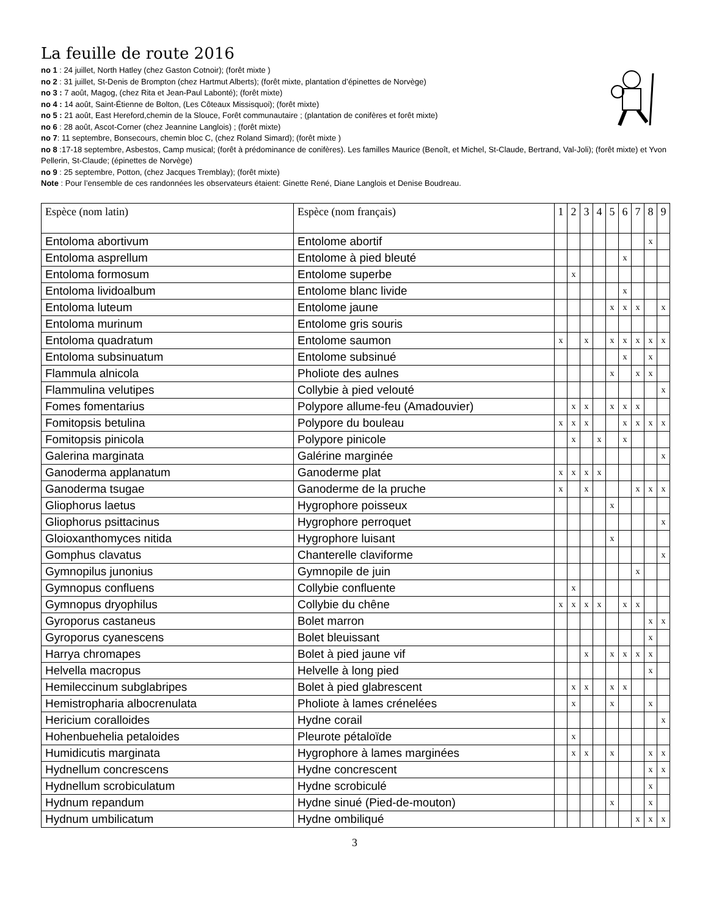La feuille de route 2016
no 1 : 24 juillet, North Hatley (chez Gaston Cotnoir); (forêt mixte )
no 2 : 31 juillet, St-Denis de Brompton (chez Hartmut Alberts); (forêt mixte, plantation d’épinettes de Norvège)
no 3 : 7 août, Magog, (chez Rita et Jean-Paul Labonté); (forêt mixte)
no 4 : 14 août, Saint-Étienne de Bolton, (Les Côteaux Missisquoi); (forêt mixte)
no 5 : 21 août, East Hereford,chemin de la Slouce, Forêt communautaire ; (plantation de conifères et forêt mixte)
no 6 : 28 août, Ascot-Corner (chez Jeannine Langlois) ; (forêt mixte)
no 7: 11 septembre, Bonsecours, chemin bloc C, (chez Roland Simard); (forêt mixte )
no 8 :17-18 septembre, Asbestos, Camp musical; (forêt à prédominance de conifères). Les familles Maurice (Benoît, et Michel, St-Claude, Bertrand, Val-Joli); (forêt mixte) et Yvon Pellerin, St-Claude; (épinettes de Norvège)
no 9 : 25 septembre, Potton, (chez Jacques Tremblay); (forêt mixte)
Note : Pour l’ensemble de ces randonnées les observateurs étaient: Ginette René, Diane Langlois et Denise Boudreau.
| Espèce (nom latin) | Espèce (nom français) | 1 | 2 | 3 | 4 | 5 | 6 | 7 | 8 | 9 |
| Entoloma abortivum | Entolome abortif | | | | | | | | x | |
| Entoloma asprellum | Entolome à pied bleuté | | | | | | x | | | |
| Entoloma formosum | Entolome superbe | | x | | | | | | | |
| Entoloma lividoalbum | Entolome blanc livide | | | | | | x | | | |
| Entoloma luteum | Entolome jaune | | | | | x | x | x | | x |
| Entoloma murinum | Entolome gris souris | | | | | | | | | |
| Entoloma quadratum | Entolome saumon | x | | x | | x | x | x | x | x |
| Entoloma subsinuatum | Entolome subsinué | | | | | | x | | x | |
| Flammula alnicola | Pholiote des aulnes | | | | | x | | x | x | |
| Flammulina velutipes | Collybie à pied velouté | | | | | | | | | x |
| Fomes fomentarius | Polypore allume-feu (Amadouvier) | | x | x | | x | x | x | | |
| Fomitopsis betulina | Polypore du bouleau | x | x | x | | | x | x | x | x |
| Fomitopsis pinicola | Polypore pinicole | | x | | x | | x | | | |
| Galerina marginata | Galérine marginée | | | | | | | | | x |
| Ganoderma applanatum | Ganoderme plat | x | x | x | x | | | | | |
| Ganoderma tsugae | Ganoderme de la pruche | x | | x | | | | x | x | x |
| Gliophorus laetus | Hygrophore poisseux | | | | | x | | | | |
| Gliophorus psittacinus | Hygrophore perroquet | | | | | | | | | x |
| Gloioxanthomyces nitida | Hygrophore luisant | | | | | x | | | | |
| Gomphus clavatus | Chanterelle claviforme | | | | | | | | | x |
| Gymnopilus junonius | Gymnopile de juin | | | | | | | x | | |
| Gymnopus confluens | Collybie confluente | | x | | | | | | | |
| Gymnopus dryophilus | Collybie du chêne | x | x | x | x | | x | x | | |
| Gyroporus castaneus | Bolet marron | | | | | | | | x | x |
| Gyroporus cyanescens | Bolet bleuissant | | | | | | | | x | |
| Harrya chromapes | Bolet à pied jaune vif | | | x | | x | x | x | x | |
| Helvella macropus | Helvelle à long pied | | | | | | | | x | |
| Hemileccinum subglabripes | Bolet à pied glabrescent | | x | x | | x | x | | | |
| Hemistropharia albocrenulata | Pholiote à lames crénelées | | x | | | x | | | x | |
| Hericium coralloides | Hydne corail | | | | | | | | | x |
| Hohenbuehelia petaloides | Pleurote pétaloïde | | x | | | | | | | |
| Humidicutis marginata | Hygrophore à lames marginées | | x | x | | x | | | x | x |
| Hydnellum concrescens | Hydne concrescent | | | | | | | | x | x |
| Hydnellum scrobiculatum | Hydne scrobiculé | | | | | | | | x | |
| Hydnum repandum | Hydne sinué (Pied-de-mouton) | | | | | x | | | x | |
| Hydnum umbilicatum | Hydne ombiliqué | | | | | | | x | x | x |
3